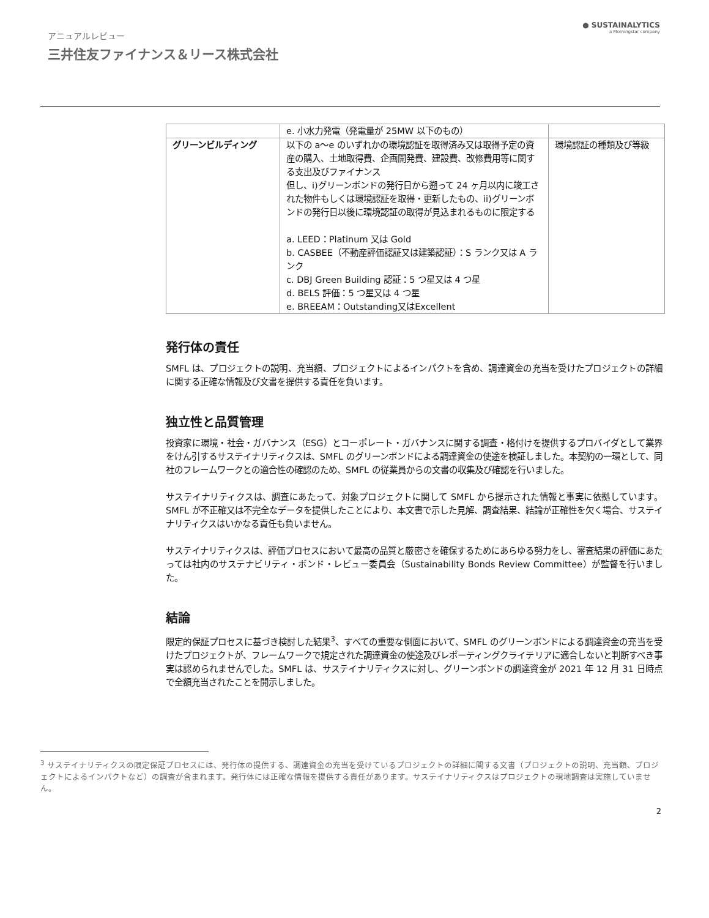アニュアルレビュー
三井住友ファイナンス＆リース株式会社
● SUSTAINALYTICS
a Morningstar company
| | e. 小水力発電（発電量が 25MW 以下のもの） | |
| グリーンビルディング | 以下の a〜e のいずれかの環境認証を取得済み又は取得予定の資産の購入、土地取得費、企画開発費、建設費、改修費用等に関する支出及びファイナンス 但し、i)グリーンボンドの発行日から遡って 24 ヶ月以内に竣工された物件もしくは環境認証を取得・更新したもの、ii)グリーンボンドの発行日以後に環境認証の取得が見込まれるものに限定する a. LEED：Platinum 又は Gold b. CASBEE（不動産評価認証又は建築認証）：S ランク又は A ランク c. DBJ Green Building 認証：5 つ星又は 4 つ星 d. BELS 評価：5 つ星又は 4 つ星 e. BREEAM：Outstanding又はExcellent | 環境認証の種類及び等級 |
発行体の責任
SMFL は、プロジェクトの説明、充当額、プロジェクトによるインパクトを含め、調達資金の充当を受けたプロジェクトの詳細に関する正確な情報及び文書を提供する責任を負います。
独立性と品質管理
投資家に環境・社会・ガバナンス（ESG）とコーポレート・ガバナンスに関する調査・格付けを提供するプロバイダとして業界をけん引するサステイナリティクスは、SMFL のグリーンボンドによる調達資金の使途を検証しました。本契約の一環として、同社のフレームワークとの適合性の確認のため、SMFL の従業員からの文書の収集及び確認を行いました。
サステイナリティクスは、調査にあたって、対象プロジェクトに関して SMFL から提示された情報と事実に依拠しています。SMFL が不正確又は不完全なデータを提供したことにより、本文書で示した見解、調査結果、結論が正確性を欠く場合、サステイナリティクスはいかなる責任も負いません。
サステイナリティクスは、評価プロセスにおいて最高の品質と厳密さを確保するためにあらゆる努力をし、審査結果の評価にあたっては社内のサステナビリティ・ボンド・レビュー委員会（Sustainability Bonds Review Committee）が監督を行いました。
結論
限定的保証プロセスに基づき検討した結果<sup>3</sup>、すべての重要な側面において、SMFL のグリーンボンドによる調達資金の充当を受けたプロジェクトが、フレームワークで規定された調達資金の使途及びレポーティングクライテリアに適合しないと判断すべき事実は認められませんでした。SMFL は、サステイナリティクスに対し、グリーンボンドの調達資金が 2021 年 12 月 31 日時点で全額充当されたことを開示しました。
<sup>3</sup> サステイナリティクスの限定保証プロセスには、発行体の提供する、調達資金の充当を受けているプロジェクトの詳細に関する文書（プロジェクトの説明、充当額、プロジェクトによるインパクトなど）の調査が含まれます。発行体には正確な情報を提供する責任があります。サステイナリティクスはプロジェクトの現地調査は実施していません。
2